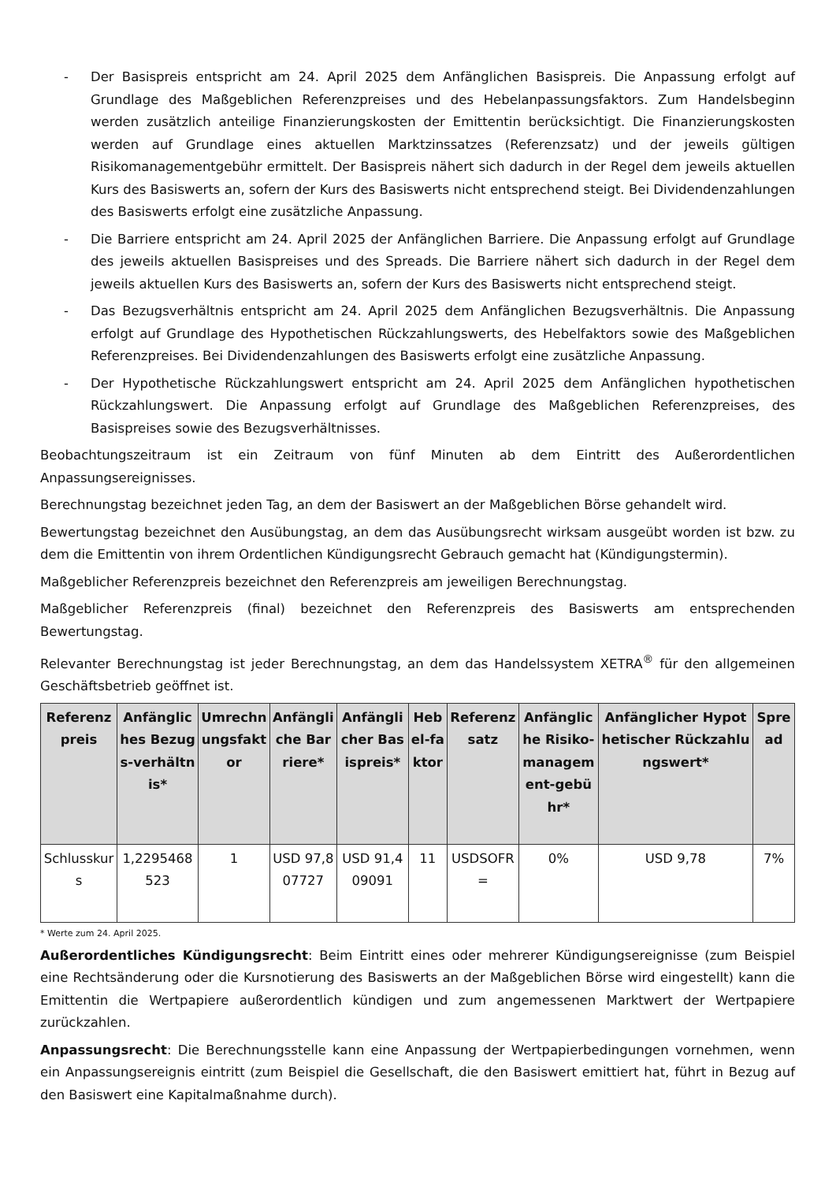- Der Basispreis entspricht am 24. April 2025 dem Anfänglichen Basispreis. Die Anpassung erfolgt auf Grundlage des Maßgeblichen Referenzpreises und des Hebelanpassungsfaktors. Zum Handelsbeginn werden zusätzlich anteilige Finanzierungskosten der Emittentin berücksichtigt. Die Finanzierungskosten werden auf Grundlage eines aktuellen Marktzinssatzes (Referenzsatz) und der jeweils gültigen Risikomanagementgebühr ermittelt. Der Basispreis nähert sich dadurch in der Regel dem jeweils aktuellen Kurs des Basiswerts an, sofern der Kurs des Basiswerts nicht entsprechend steigt. Bei Dividendenzahlungen des Basiswerts erfolgt eine zusätzliche Anpassung.
- Die Barriere entspricht am 24. April 2025 der Anfänglichen Barriere. Die Anpassung erfolgt auf Grundlage des jeweils aktuellen Basispreises und des Spreads. Die Barriere nähert sich dadurch in der Regel dem jeweils aktuellen Kurs des Basiswerts an, sofern der Kurs des Basiswerts nicht entsprechend steigt.
- Das Bezugsverhältnis entspricht am 24. April 2025 dem Anfänglichen Bezugsverhältnis. Die Anpassung erfolgt auf Grundlage des Hypothetischen Rückzahlungswerts, des Hebelfaktors sowie des Maßgeblichen Referenzpreises. Bei Dividendenzahlungen des Basiswerts erfolgt eine zusätzliche Anpassung.
- Der Hypothetische Rückzahlungswert entspricht am 24. April 2025 dem Anfänglichen hypothetischen Rückzahlungswert. Die Anpassung erfolgt auf Grundlage des Maßgeblichen Referenzpreises, des Basispreises sowie des Bezugsverhältnisses.
Beobachtungszeitraum ist ein Zeitraum von fünf Minuten ab dem Eintritt des Außerordentlichen Anpassungsereignisses.
Berechnungstag bezeichnet jeden Tag, an dem der Basiswert an der Maßgeblichen Börse gehandelt wird.
Bewertungstag bezeichnet den Ausübungstag, an dem das Ausübungsrecht wirksam ausgeübt worden ist bzw. zu dem die Emittentin von ihrem Ordentlichen Kündigungsrecht Gebrauch gemacht hat (Kündigungstermin).
Maßgeblicher Referenzpreis bezeichnet den Referenzpreis am jeweiligen Berechnungstag.
Maßgeblicher Referenzpreis (final) bezeichnet den Referenzpreis des Basiswerts am entsprechenden Bewertungstag.
Relevanter Berechnungstag ist jeder Berechnungstag, an dem das Handelssystem XETRA<sup>®</sup> für den allgemeinen Geschäftsbetrieb geöffnet ist.
| Referenzpreis | Anfängliches Bezugs-verhältnis* | Umrechnungsfaktor | Anfängliche Barriere* | Anfänglicher Basispreis* | Hebel-faktor | Referenzsatz | Anfängliche Risiko-managem ent-gebühr* | Anfänglicher Hypothetischer Rückzahlungswert* | Spread |
| --- | --- | --- | --- | --- | --- | --- | --- | --- | --- |
| Schlusskurs | 1,2295468523 | 1 | USD 97,807727 | USD 91,409091 | 11 | USDSOFR= | 0% | USD 9,78 | 7% |
* Werte zum 24. April 2025.
Außerordentliches Kündigungsrecht: Beim Eintritt eines oder mehrerer Kündigungsereignisse (zum Beispiel eine Rechtsänderung oder die Kursnotierung des Basiswerts an der Maßgeblichen Börse wird eingestellt) kann die Emittentin die Wertpapiere außerordentlich kündigen und zum angemessenen Marktwert der Wertpapiere zurückzahlen.
Anpassungsrecht: Die Berechnungsstelle kann eine Anpassung der Wertpapierbedingungen vornehmen, wenn ein Anpassungsereignis eintritt (zum Beispiel die Gesellschaft, die den Basiswert emittiert hat, führt in Bezug auf den Basiswert eine Kapitalmaßnahme durch).